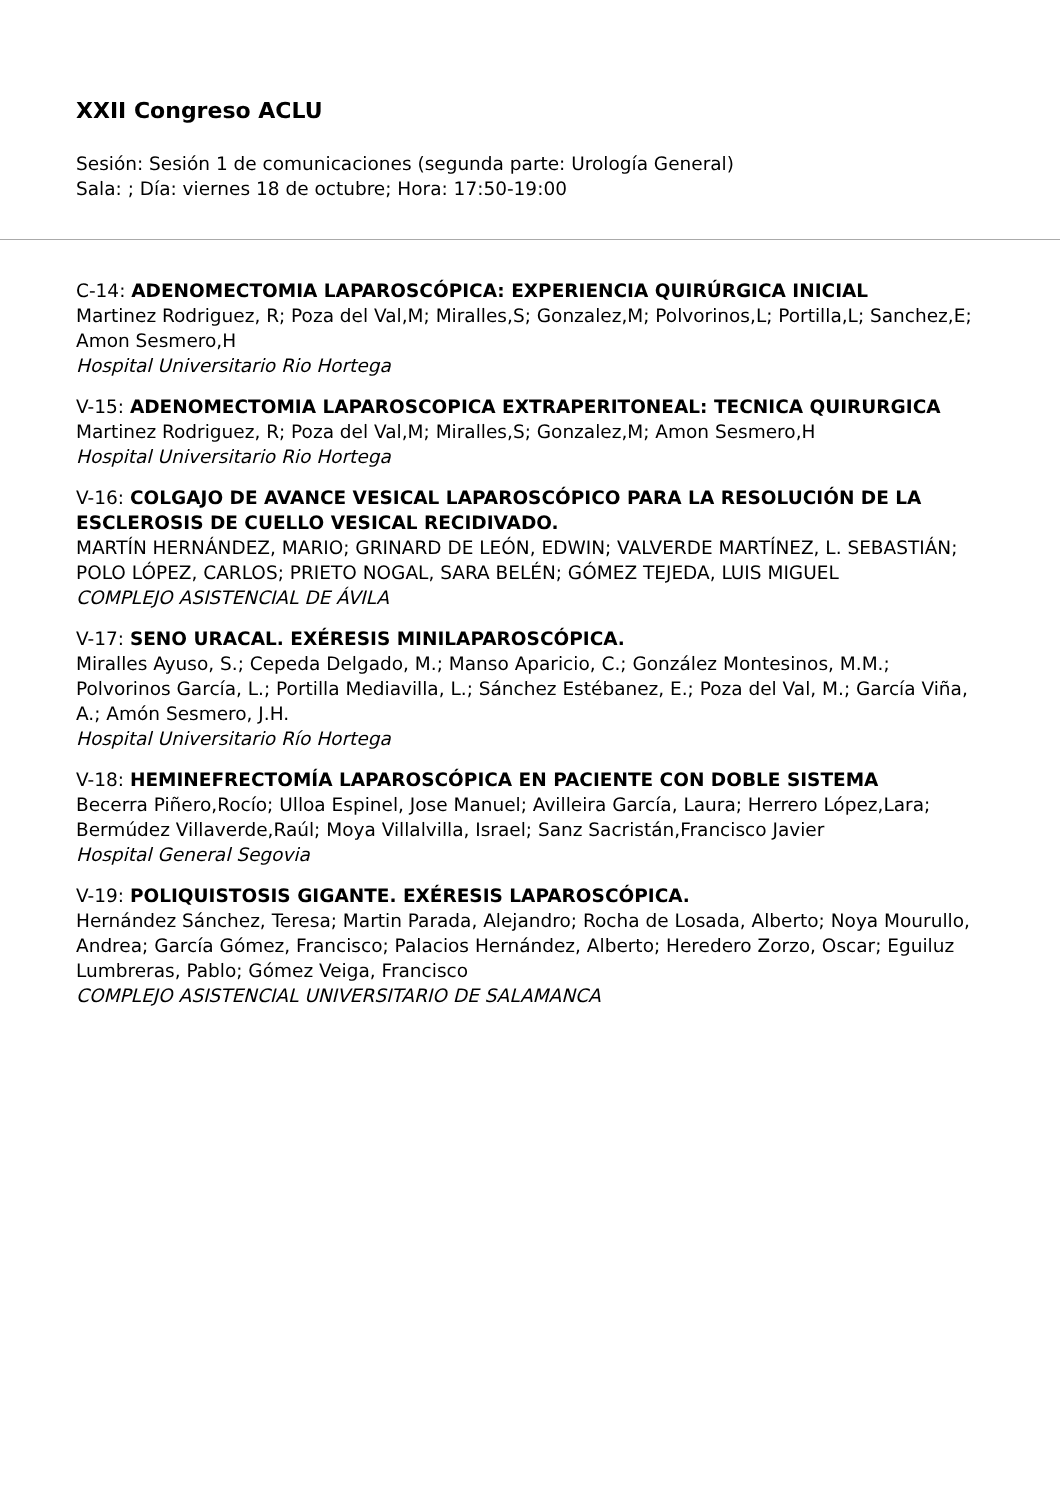XXII Congreso ACLU
Sesión: Sesión 1 de comunicaciones (segunda parte: Urología General)
Sala: ; Día: viernes 18 de octubre; Hora: 17:50-19:00
C-14: ADENOMECTOMIA LAPAROSCÓPICA: EXPERIENCIA QUIRÚRGICA INICIAL
Martinez Rodriguez, R; Poza del Val,M; Miralles,S; Gonzalez,M; Polvorinos,L; Portilla,L; Sanchez,E; Amon Sesmero,H
Hospital Universitario Rio Hortega
V-15: ADENOMECTOMIA LAPAROSCOPICA EXTRAPERITONEAL: TECNICA QUIRURGICA
Martinez Rodriguez, R; Poza del Val,M; Miralles,S; Gonzalez,M; Amon Sesmero,H
Hospital Universitario Rio Hortega
V-16: COLGAJO DE AVANCE VESICAL LAPAROSCÓPICO PARA LA RESOLUCIÓN DE LA ESCLEROSIS DE CUELLO VESICAL RECIDIVADO.
MARTÍN HERNÁNDEZ, MARIO; GRINARD DE LEÓN, EDWIN; VALVERDE MARTÍNEZ, L. SEBASTIÁN; POLO LÓPEZ, CARLOS; PRIETO NOGAL, SARA BELÉN; GÓMEZ TEJEDA, LUIS MIGUEL
COMPLEJO ASISTENCIAL DE ÁVILA
V-17: SENO URACAL. EXÉRESIS MINILAPAROSCÓPICA.
Miralles Ayuso, S.; Cepeda Delgado, M.; Manso Aparicio, C.; González Montesinos, M.M.; Polvorinos García, L.; Portilla Mediavilla, L.; Sánchez Estébanez, E.; Poza del Val, M.; García Viña, A.; Amón Sesmero, J.H.
Hospital Universitario Río Hortega
V-18: HEMINEFRECTOMÍA LAPAROSCÓPICA EN PACIENTE CON DOBLE SISTEMA
Becerra Piñero,Rocío; Ulloa Espinel, Jose Manuel; Avilleira García, Laura; Herrero López,Lara; Bermúdez Villaverde,Raúl; Moya Villalvilla, Israel; Sanz Sacristán,Francisco Javier
Hospital General Segovia
V-19: POLIQUISTOSIS GIGANTE. EXÉRESIS LAPAROSCÓPICA.
Hernández Sánchez, Teresa; Martin Parada, Alejandro; Rocha de Losada, Alberto; Noya Mourullo, Andrea; García Gómez, Francisco; Palacios Hernández, Alberto; Heredero Zorzo, Oscar; Eguiluz Lumbreras, Pablo; Gómez Veiga, Francisco
COMPLEJO ASISTENCIAL UNIVERSITARIO DE SALAMANCA